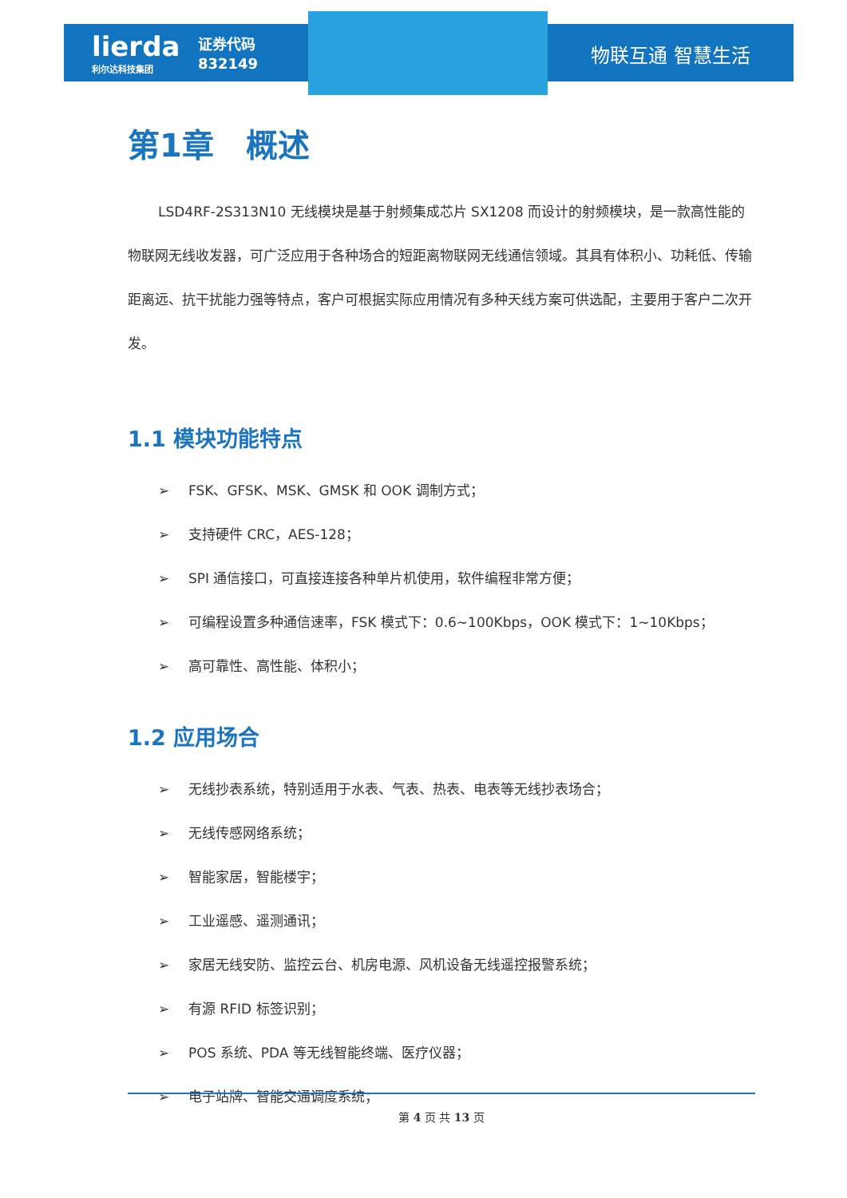lierda
利尔达科技集团
证券代码
832149
物联互通 智慧生活
第1章　概述
LSD4RF-2S313N10 无线模块是基于射频集成芯片 SX1208 而设计的射频模块，是一款高性能的物联网无线收发器，可广泛应用于各种场合的短距离物联网无线通信领域。其具有体积小、功耗低、传输距离远、抗干扰能力强等特点，客户可根据实际应用情况有多种天线方案可供选配，主要用于客户二次开发。
1.1 模块功能特点
➢ FSK、GFSK、MSK、GMSK 和 OOK 调制方式；
➢ 支持硬件 CRC，AES-128；
➢ SPI 通信接口，可直接连接各种单片机使用，软件编程非常方便；
➢ 可编程设置多种通信速率，FSK 模式下：0.6~100Kbps，OOK 模式下：1~10Kbps；
➢ 高可靠性、高性能、体积小；
1.2 应用场合
➢ 无线抄表系统，特别适用于水表、气表、热表、电表等无线抄表场合；
➢ 无线传感网络系统；
➢ 智能家居，智能楼宇；
➢ 工业遥感、遥测通讯；
➢ 家居无线安防、监控云台、机房电源、风机设备无线遥控报警系统；
➢ 有源 RFID 标签识别；
➢ POS 系统、PDA 等无线智能终端、医疗仪器；
➢ 电子站牌、智能交通调度系统；
第 4 页 共 13 页